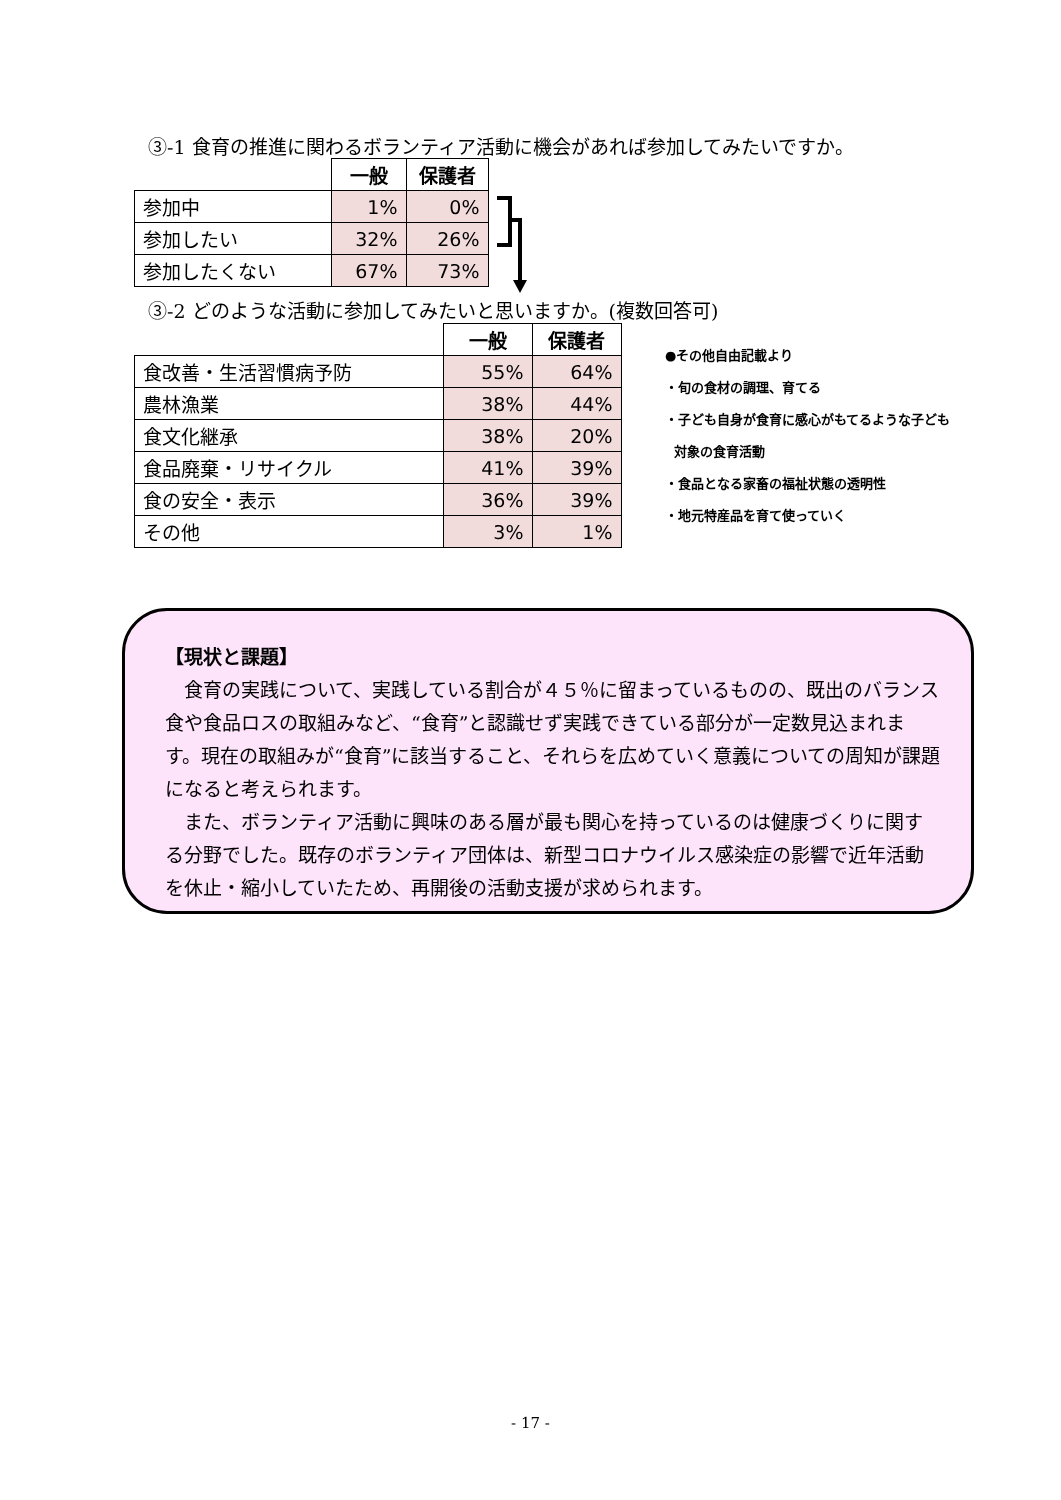③-1 食育の推進に関わるボランティア活動に機会があれば参加してみたいですか。
| | 一般 | 保護者 |
| --- | --- | --- |
| 参加中 | 1% | 0% |
| 参加したい | 32% | 26% |
| 参加したくない | 67% | 73% |
③-2 どのような活動に参加してみたいと思いますか。(複数回答可)
| | 一般 | 保護者 |
| --- | --- | --- |
| 食改善・生活習慣病予防 | 55% | 64% |
| 農林漁業 | 38% | 44% |
| 食文化継承 | 38% | 20% |
| 食品廃棄・リサイクル | 41% | 39% |
| 食の安全・表示 | 36% | 39% |
| その他 | 3% | 1% |
●その他自由記載より
・旬の食材の調理、育てる
・子ども自身が食育に感心がもてるような子ども
対象の食育活動
・食品となる家畜の福祉状態の透明性
・地元特産品を育て使っていく
【現状と課題】
　食育の実践について、実践している割合が４５％に留まっているものの、既出のバランス食や食品ロスの取組みなど、“食育”と認識せず実践できている部分が一定数見込まれます。現在の取組みが“食育”に該当すること、それらを広めていく意義についての周知が課題になると考えられます。
　また、ボランティア活動に興味のある層が最も関心を持っているのは健康づくりに関する分野でした。既存のボランティア団体は、新型コロナウイルス感染症の影響で近年活動を休止・縮小していたため、再開後の活動支援が求められます。
- 17 -